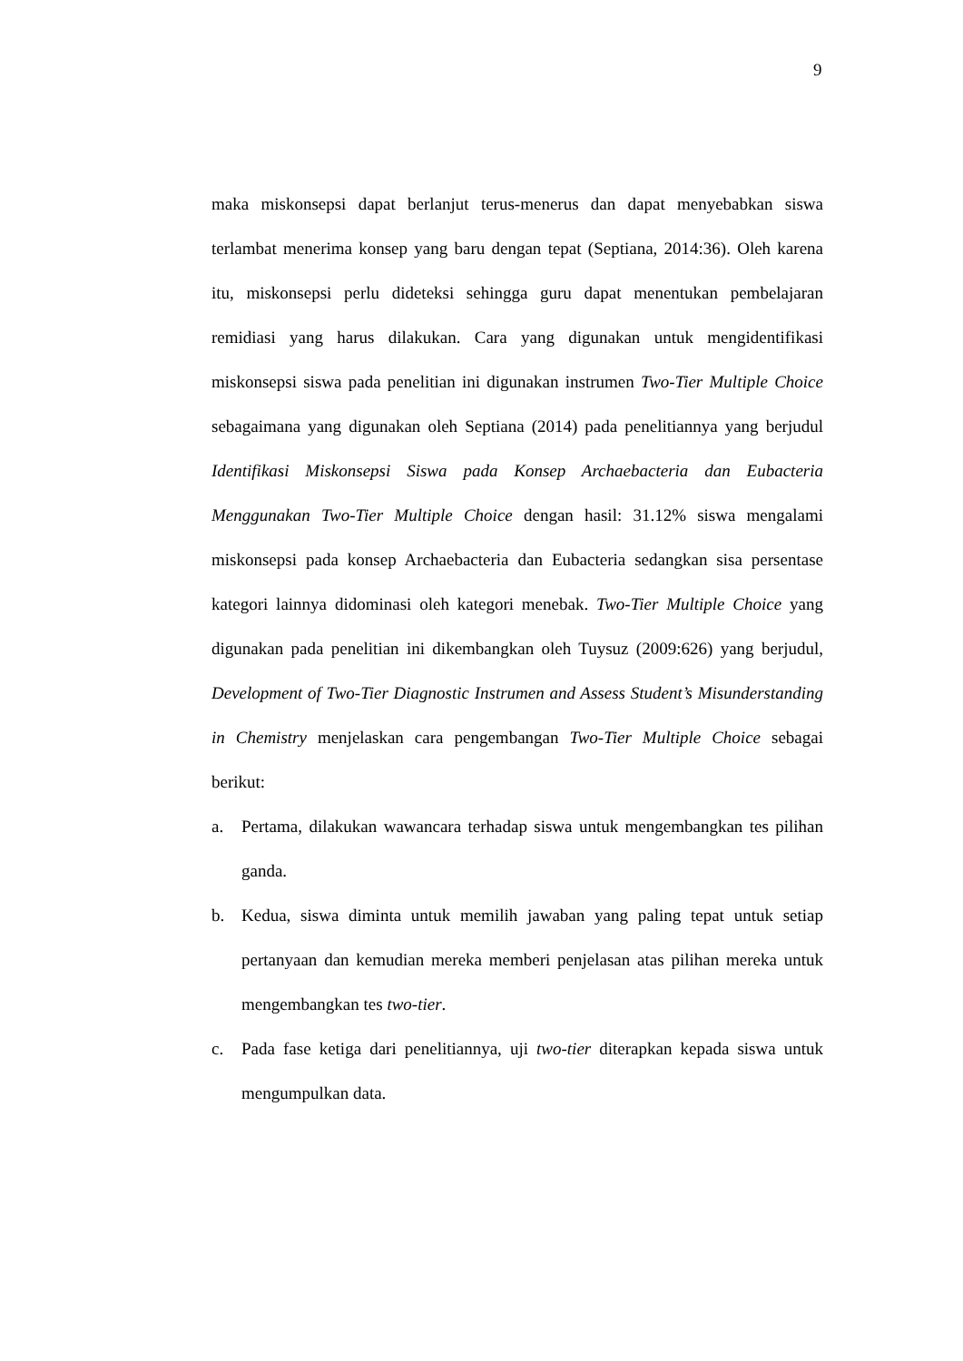9
maka miskonsepsi dapat berlanjut terus-menerus dan dapat menyebabkan siswa terlambat menerima konsep yang baru dengan tepat (Septiana, 2014:36). Oleh karena itu, miskonsepsi perlu dideteksi sehingga guru dapat menentukan pembelajaran remidiasi yang harus dilakukan. Cara yang digunakan untuk mengidentifikasi miskonsepsi siswa pada penelitian ini digunakan instrumen Two-Tier Multiple Choice sebagaimana yang digunakan oleh Septiana (2014) pada penelitiannya yang berjudul Identifikasi Miskonsepsi Siswa pada Konsep Archaebacteria dan Eubacteria Menggunakan Two-Tier Multiple Choice dengan hasil: 31.12% siswa mengalami miskonsepsi pada konsep Archaebacteria dan Eubacteria sedangkan sisa persentase kategori lainnya didominasi oleh kategori menebak. Two-Tier Multiple Choice yang digunakan pada penelitian ini dikembangkan oleh Tuysuz (2009:626) yang berjudul, Development of Two-Tier Diagnostic Instrumen and Assess Student’s Misunderstanding in Chemistry menjelaskan cara pengembangan Two-Tier Multiple Choice sebagai berikut:
a. Pertama, dilakukan wawancara terhadap siswa untuk mengembangkan tes pilihan ganda.
b. Kedua, siswa diminta untuk memilih jawaban yang paling tepat untuk setiap pertanyaan dan kemudian mereka memberi penjelasan atas pilihan mereka untuk mengembangkan tes two-tier.
c. Pada fase ketiga dari penelitiannya, uji two-tier diterapkan kepada siswa untuk mengumpulkan data.